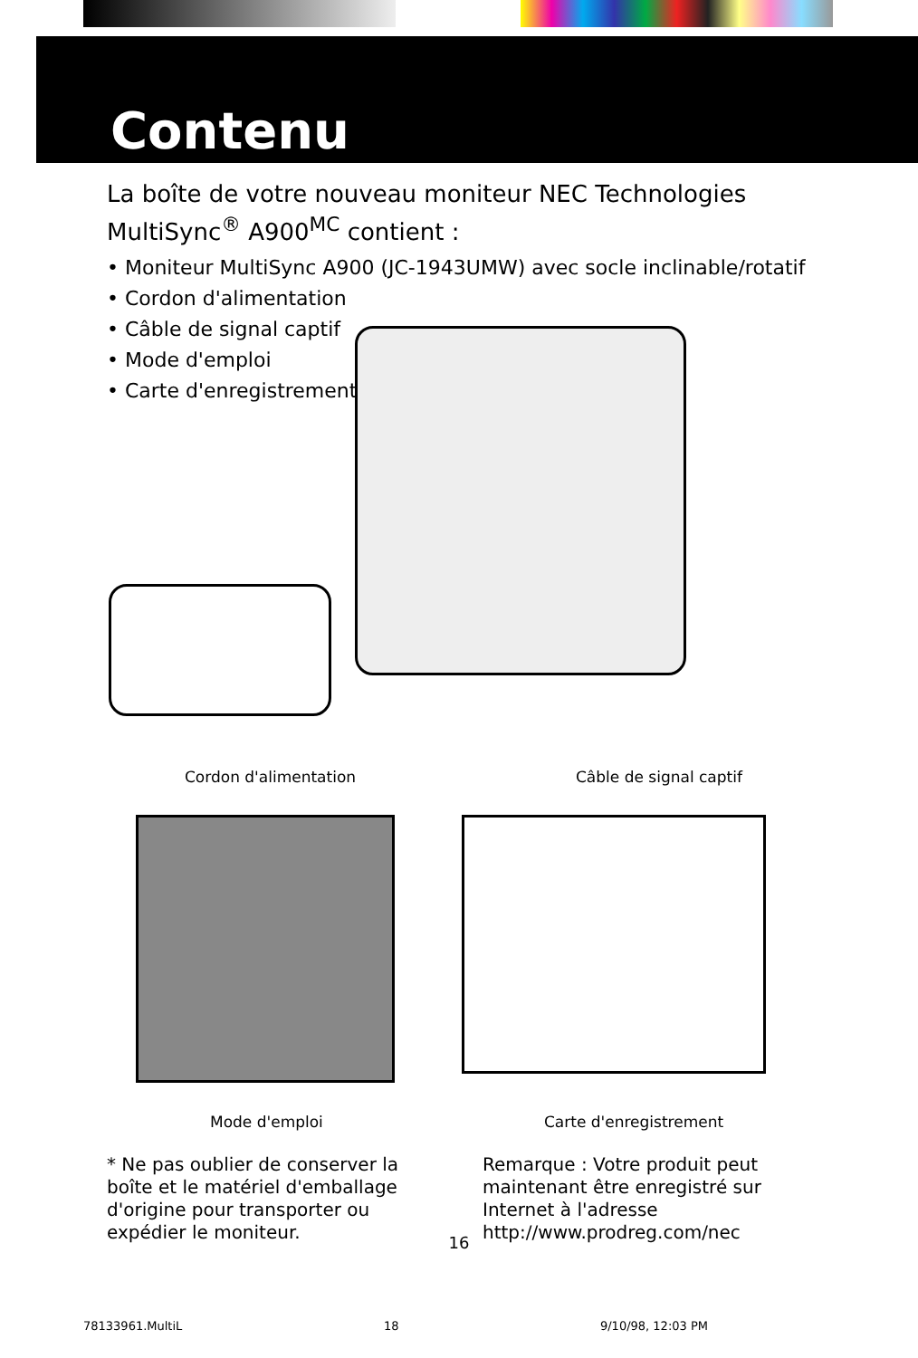Contenu
La boîte de votre nouveau moniteur NEC Technologies MultiSync<sup>®</sup> A900<sup>MC</sup> contient :
• Moniteur MultiSync A900 (JC-1943UMW) avec socle inclinable/rotatif
• Cordon d'alimentation
• Câble de signal captif
• Mode d'emploi
• Carte d'enregistrement
Cordon d'alimentation Câble de signal captif
Mode d'emploi Carte d'enregistrement
* Ne pas oublier de conserver la boîte et le matériel d'emballage d'origine pour transporter ou expédier le moniteur.
Remarque : Votre produit peut maintenant être enregistré sur Internet à l'adresse http://www.prodreg.com/nec
16
78133961.MultiL 18 9/10/98, 12:03 PM